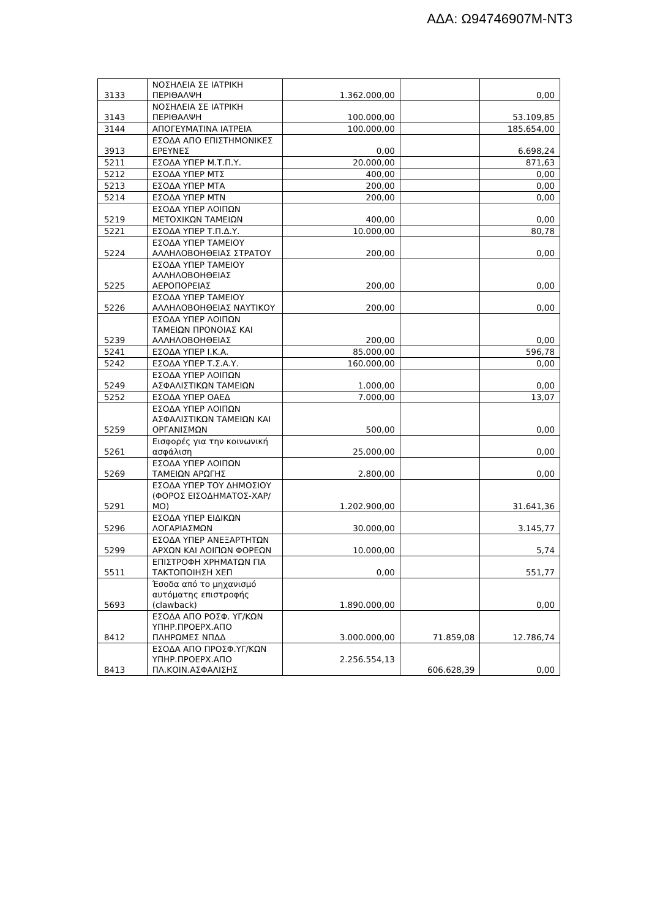ΑΔΑ: Ω94746907Μ-ΝΤ3
| 3133 | ΝΟΣΗΛΕΙΑ ΣΕ ΙΑΤΡΙΚΗ ΠΕΡΙΘΑΛΨΗ | 1.362.000,00 | | 0,00 |
| 3143 | ΝΟΣΗΛΕΙΑ ΣΕ ΙΑΤΡΙΚΗ ΠΕΡΙΘΑΛΨΗ | 100.000,00 | | 53.109,85 |
| 3144 | ΑΠΟΓΕΥΜΑΤΙΝΑ ΙΑΤΡΕΙΑ | 100.000,00 | | 185.654,00 |
| 3913 | ΕΣΟΔΑ ΑΠΟ ΕΠΙΣΤΗΜΟΝΙΚΕΣ ΕΡΕΥΝΕΣ | 0,00 | | 6.698,24 |
| 5211 | ΕΣΟΔΑ ΥΠΕΡ Μ.Τ.Π.Υ. | 20.000,00 | | 871,63 |
| 5212 | ΕΣΟΔΑ ΥΠΕΡ ΜΤΣ | 400,00 | | 0,00 |
| 5213 | ΕΣΟΔΑ ΥΠΕΡ ΜΤΑ | 200,00 | | 0,00 |
| 5214 | ΕΣΟΔΑ ΥΠΕΡ ΜΤΝ | 200,00 | | 0,00 |
| 5219 | ΕΣΟΔΑ ΥΠΕΡ ΛΟΙΠΩΝ ΜΕΤΟΧΙΚΩΝ ΤΑΜΕΙΩΝ | 400,00 | | 0,00 |
| 5221 | ΕΣΟΔΑ ΥΠΕΡ Τ.Π.Δ.Υ. | 10.000,00 | | 80,78 |
| 5224 | ΕΣΟΔΑ ΥΠΕΡ ΤΑΜΕΙΟΥ ΑΛΛΗΛΟΒΟΗΘΕΙΑΣ ΣΤΡΑΤΟΥ | 200,00 | | 0,00 |
| 5225 | ΕΣΟΔΑ ΥΠΕΡ ΤΑΜΕΙΟΥ ΑΛΛΗΛΟΒΟΗΘΕΙΑΣ ΑΕΡΟΠΟΡΕΙΑΣ | 200,00 | | 0,00 |
| 5226 | ΕΣΟΔΑ ΥΠΕΡ ΤΑΜΕΙΟΥ ΑΛΛΗΛΟΒΟΗΘΕΙΑΣ ΝΑΥΤΙΚΟΥ | 200,00 | | 0,00 |
| 5239 | ΕΣΟΔΑ ΥΠΕΡ ΛΟΙΠΩΝ ΤΑΜΕΙΩΝ ΠΡΟΝΟΙΑΣ ΚΑΙ ΑΛΛΗΛΟΒΟΗΘΕΙΑΣ | 200,00 | | 0,00 |
| 5241 | ΕΣΟΔΑ ΥΠΕΡ Ι.Κ.Α. | 85.000,00 | | 596,78 |
| 5242 | ΕΣΟΔΑ ΥΠΕΡ Τ.Σ.Α.Υ. | 160.000,00 | | 0,00 |
| 5249 | ΕΣΟΔΑ ΥΠΕΡ ΛΟΙΠΩΝ ΑΣΦΑΛΙΣΤΙΚΩΝ ΤΑΜΕΙΩΝ | 1.000,00 | | 0,00 |
| 5252 | ΕΣΟΔΑ ΥΠΕΡ ΟΑΕΔ | 7.000,00 | | 13,07 |
| 5259 | ΕΣΟΔΑ ΥΠΕΡ ΛΟΙΠΩΝ ΑΣΦΑΛΙΣΤΙΚΩΝ ΤΑΜΕΙΩΝ ΚΑΙ ΟΡΓΑΝΙΣΜΩΝ | 500,00 | | 0,00 |
| 5261 | Εισφορές για την κοινωνική ασφάλιση | 25.000,00 | | 0,00 |
| 5269 | ΕΣΟΔΑ ΥΠΕΡ ΛΟΙΠΩΝ ΤΑΜΕΙΩΝ ΑΡΩΓΗΣ | 2.800,00 | | 0,00 |
| 5291 | ΕΣΟΔΑ ΥΠΕΡ ΤΟΥ ΔΗΜΟΣΙΟΥ (ΦΟΡΟΣ ΕΙΣΟΔΗΜΑΤΟΣ-ΧΑΡ/ΜΟ) | 1.202.900,00 | | 31.641,36 |
| 5296 | ΕΣΟΔΑ ΥΠΕΡ ΕΙΔΙΚΩΝ ΛΟΓΑΡΙΑΣΜΩΝ | 30.000,00 | | 3.145,77 |
| 5299 | ΕΣΟΔΑ ΥΠΕΡ ΑΝΕΞΑΡΤΗΤΩΝ ΑΡΧΩΝ ΚΑΙ ΛΟΙΠΩΝ ΦΟΡΕΩΝ | 10.000,00 | | 5,74 |
| 5511 | ΕΠΙΣΤΡΟΦΗ ΧΡΗΜΑΤΩΝ ΓΙΑ ΤΑΚΤΟΠΟΙΗΣΗ ΧΕΠ | 0,00 | | 551,77 |
| 5693 | Έσοδα από το μηχανισμό αυτόματης επιστροφής (clawback) | 1.890.000,00 | | 0,00 |
| 8412 | ΕΣΟΔΑ ΑΠΟ ΡΟΣΦ. ΥΓ/ΚΩΝ ΥΠΗΡ.ΠΡΟΕΡΧ.ΑΠΟ ΠΛΗΡΩΜΕΣ ΝΠΔΔ | 3.000.000,00 | 71.859,08 | 12.786,74 |
| 8413 | ΕΣΟΔΑ ΑΠΟ ΠΡΟΣΦ.ΥΓ/ΚΩΝ ΥΠΗΡ.ΠΡΟΕΡΧ.ΑΠΟ ΠΛ.ΚΟΙΝ.ΑΣΦΑΛΙΣΗΣ | 2.256.554,13 | 606.628,39 | 0,00 |